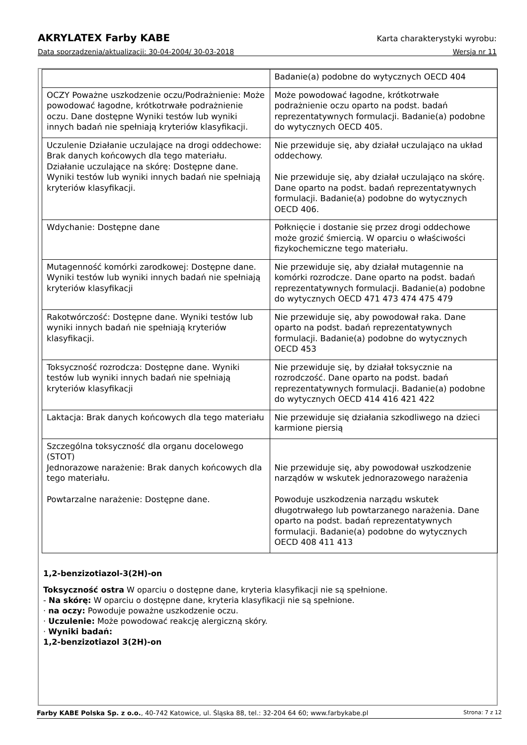AKRYLATEX Farby KABE Karta charakterystyki wyrobu:
Data sporządzenia/aktualizacji: 30-04-2004/ 30-03-2018 Wersja nr 11
| | Badanie(a) podobne do wytycznych OECD 404 |
| OCZY Poważne uszkodzenie oczu/Podrażnienie: Może powodować łagodne, krótkotrwałe podrażnienie oczu. Dane dostępne Wyniki testów lub wyniki innych badań nie spełniają kryteriów klasyfikacji. | Może powodować łagodne, krótkotrwałe podrażnienie oczu oparto na podst. badań reprezentatywnych formulacji. Badanie(a) podobne do wytycznych OECD 405. |
| Uczulenie Działanie uczulające na drogi oddechowe: Brak danych końcowych dla tego materiału. Działanie uczulające na skórę: Dostępne dane. Wyniki testów lub wyniki innych badań nie spełniają kryteriów klasyfikacji. | Nie przewiduje się, aby działał uczulająco na układ oddechowy. Nie przewiduje się, aby działał uczulająco na skórę. Dane oparto na podst. badań reprezentatywnych formulacji. Badanie(a) podobne do wytycznych OECD 406. |
| Wdychanie: Dostępne dane | Połknięcie i dostanie się przez drogi oddechowe może grozić śmiercią. W oparciu o właściwości fizykochemiczne tego materiału. |
| Mutagenność komórki zarodkowej: Dostępne dane. Wyniki testów lub wyniki innych badań nie spełniają kryteriów klasyfikacji | Nie przewiduje się, aby działał mutagennie na komórki rozrodcze. Dane oparto na podst. badań reprezentatywnych formulacji. Badanie(a) podobne do wytycznych OECD 471 473 474 475 479 |
| Rakotwórczość: Dostępne dane. Wyniki testów lub wyniki innych badań nie spełniają kryteriów klasyfikacji. | Nie przewiduje się, aby powodował raka. Dane oparto na podst. badań reprezentatywnych formulacji. Badanie(a) podobne do wytycznych OECD 453 |
| Toksyczność rozrodcza: Dostępne dane. Wyniki testów lub wyniki innych badań nie spełniają kryteriów klasyfikacji | Nie przewiduje się, by działał toksycznie na rozrodczość. Dane oparto na podst. badań reprezentatywnych formulacji. Badanie(a) podobne do wytycznych OECD 414 416 421 422 |
| Laktacja: Brak danych końcowych dla tego materiału | Nie przewiduje się działania szkodliwego na dzieci karmione piersią |
| Szczególna toksyczność dla organu docelowego (STOT) Jednorazowe narażenie: Brak danych końcowych dla tego materiału. Powtarzalne narażenie: Dostępne dane. | Nie przewiduje się, aby powodował uszkodzenie narządów w wskutek jednorazowego narażenia Powoduje uszkodzenia narządu wskutek długotrwałego lub powtarzanego narażenia. Dane oparto na podst. badań reprezentatywnych formulacji. Badanie(a) podobne do wytycznych OECD 408 411 413 |
1,2-benzizotiazol-3(2H)-on
Toksyczność ostra W oparciu o dostępne dane, kryteria klasyfikacji nie są spełnione.
- Na skórę: W oparciu o dostępne dane, kryteria klasyfikacji nie są spełnione.
· na oczy: Powoduje poważne uszkodzenie oczu.
· Uczulenie: Może powodować reakcję alergiczną skóry.
· Wyniki badań:
1,2-benzizotiazol 3(2H)-on
Farby KABE Polska Sp. z o.o., 40-742 Katowice, ul. Śląska 88, tel.: 32-204 64 60; www.farbykabe.pl Strona: 7 z 12